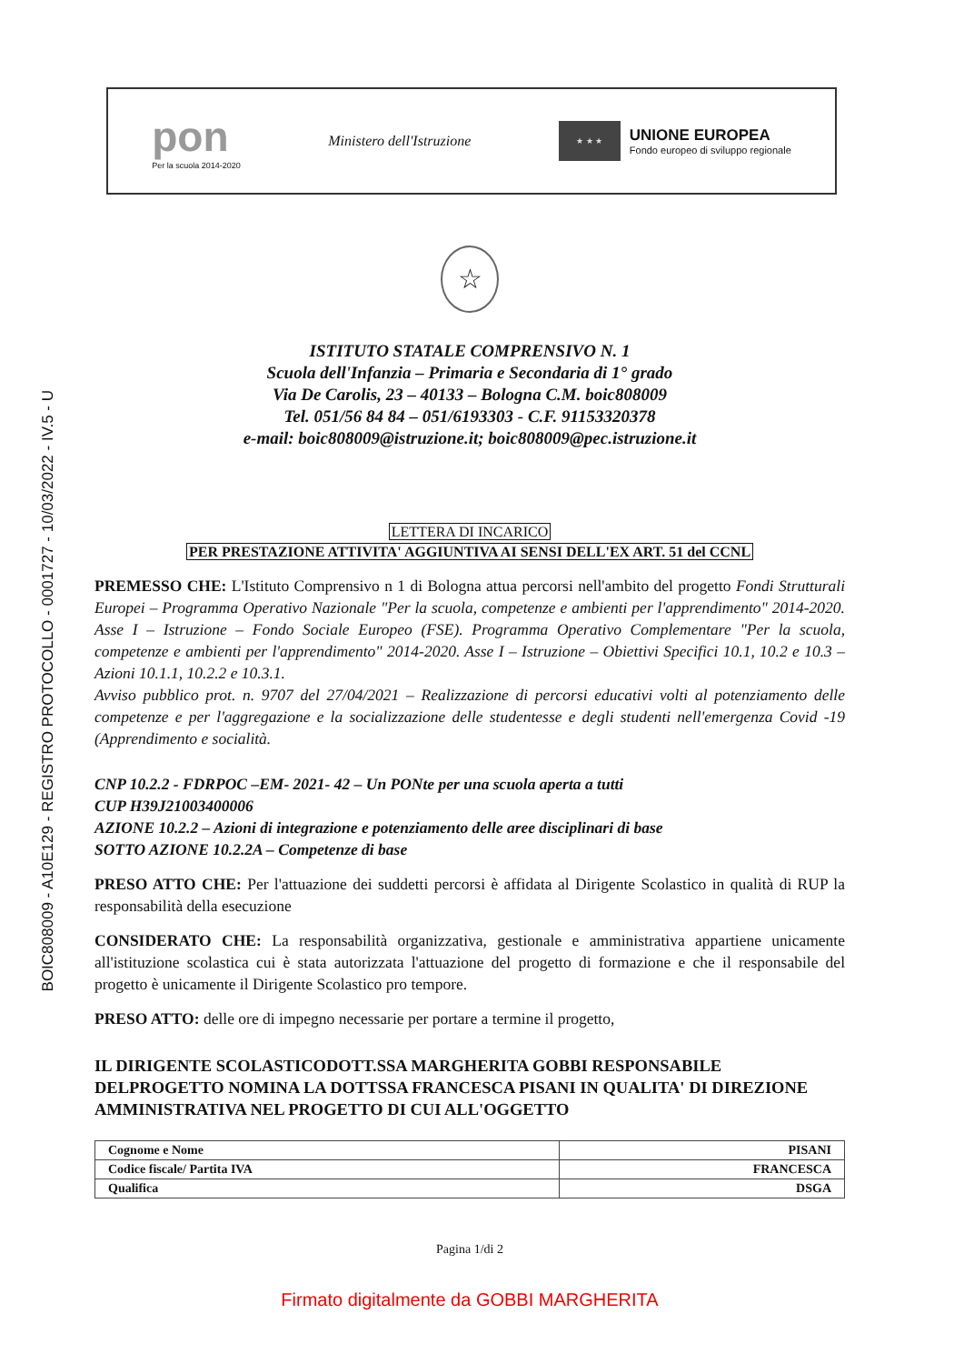BOIC808009 - A10E129 - REGISTRO PROTOCOLLO - 0001727 - 10/03/2022 - IV.5 - U
pon
Per la scuola 2014-2020
Ministero dell'Istruzione
★ ★ ★
UNIONE EUROPEA
Fondo europeo di sviluppo regionale
☆
ISTITUTO STATALE COMPRENSIVO N. 1
Scuola dell'Infanzia – Primaria e Secondaria di 1° grado
Via De Carolis, 23 – 40133 – Bologna C.M. boic808009
Tel. 051/56 84 84 – 051/6193303 - C.F. 91153320378
e-mail: boic808009@istruzione.it; boic808009@pec.istruzione.it
LETTERA DI INCARICO
PER PRESTAZIONE ATTIVITA' AGGIUNTIVA AI SENSI DELL'EX ART. 51 del CCNL
PREMESSO CHE: L'Istituto Comprensivo n 1 di Bologna attua percorsi nell'ambito del progetto Fondi Strutturali Europei – Programma Operativo Nazionale "Per la scuola, competenze e ambienti per l'apprendimento" 2014-2020. Asse I – Istruzione – Fondo Sociale Europeo (FSE). Programma Operativo Complementare "Per la scuola, competenze e ambienti per l'apprendimento" 2014-2020. Asse I – Istruzione – Obiettivi Specifici 10.1, 10.2 e 10.3 – Azioni 10.1.1, 10.2.2 e 10.3.1.
Avviso pubblico prot. n. 9707 del 27/04/2021 – Realizzazione di percorsi educativi volti al potenziamento delle competenze e per l'aggregazione e la socializzazione delle studentesse e degli studenti nell'emergenza Covid -19 (Apprendimento e socialità.
CNP 10.2.2 - FDRPOC –EM- 2021- 42 – Un PONte per una scuola aperta a tutti
CUP H39J21003400006
AZIONE 10.2.2 – Azioni di integrazione e potenziamento delle aree disciplinari di base
SOTTO AZIONE 10.2.2A – Competenze di base
PRESO ATTO CHE: Per l'attuazione dei suddetti percorsi è affidata al Dirigente Scolastico in qualità di RUP la responsabilità della esecuzione
CONSIDERATO CHE: La responsabilità organizzativa, gestionale e amministrativa appartiene unicamente all'istituzione scolastica cui è stata autorizzata l'attuazione del progetto di formazione e che il responsabile del progetto è unicamente il Dirigente Scolastico pro tempore.
PRESO ATTO: delle ore di impegno necessarie per portare a termine il progetto,
IL DIRIGENTE SCOLASTICODOTT.SSA MARGHERITA GOBBI RESPONSABILE DELPROGETTO NOMINA LA DOTTSSA FRANCESCA PISANI IN QUALITA' DI DIREZIONE AMMINISTRATIVA NEL PROGETTO DI CUI ALL'OGGETTO
| Cognome e Nome | PISANI |
| Codice fiscale/ Partita IVA | FRANCESCA |
| Qualifica | DSGA |
Pagina 1/di 2
Firmato digitalmente da GOBBI MARGHERITA